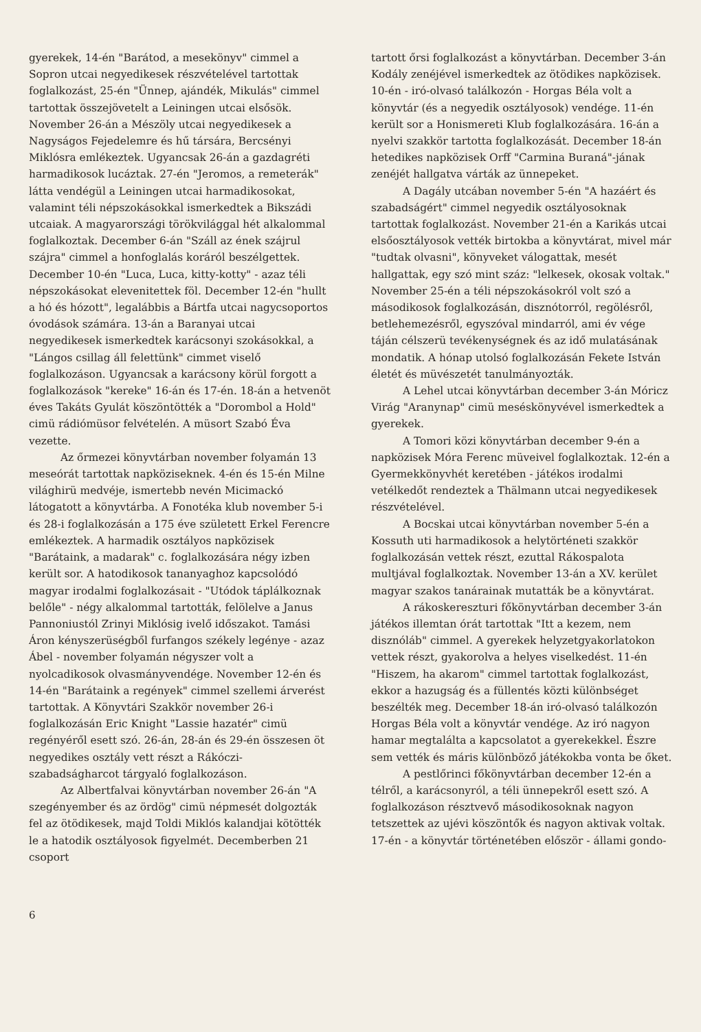gyerekek, 14-én "Barátod, a mesekönyv" cimmel a Sopron utcai negyedikesek részvételével tartottak foglalkozást, 25-én "Ünnep, ajándék, Mikulás" cimmel tartottak összejövetelt a Leiningen utcai elsősök. November 26-án a Mészöly utcai negyedikesek a Nagyságos Fejedelemre és hű társára, Bercsényi Miklósra emlékeztek. Ugyancsak 26-án a gazdagréti harmadikosok lucáztak. 27-én "Jeromos, a remeterák" látta vendégül a Leiningen utcai harmadikosokat, valamint téli népszokásokkal ismerkedtek a Bikszádi utcaiak. A magyarországi törökvilággal hét alkalommal foglalkoztak. December 6-án "Száll az ének szájrul szájra" cimmel a honfoglalás koráról beszélgettek. December 10-én "Luca, Luca, kitty-kotty" - azaz téli népszokásokat elevenitettek föl. December 12-én "hullt a hó és hózott", legalábbis a Bártfa utcai nagycsoportos óvodások számára. 13-án a Baranyai utcai negyedikesek ismerkedtek karácsonyi szokásokkal, a "Lángos csillag áll felettünk" cimmet viselő foglalkozáson. Ugyancsak a karácsony körül forgott a foglalkozások "kereke" 16-án és 17-én. 18-án a hetvenöt éves Takáts Gyulát köszöntötték a "Dorombol a Hold" cimü rádiómüsor felvételén. A müsort Szabó Éva vezette.
Az őrmezei könyvtárban november folyamán 13 meseórát tartottak napköziseknek. 4-én és 15-én Milne világhirü medvéje, ismertebb nevén Micimackó látogatott a könyvtárba. A Fonotéka klub november 5-i és 28-i foglalkozásán a 175 éve született Erkel Ferencre emlékeztek. A harmadik osztályos napközisek "Barátaink, a madarak" c. foglalkozására négy izben került sor. A hatodikosok tananyaghoz kapcsolódó magyar irodalmi foglalkozásait - "Utódok táplálkoznak belőle" - négy alkalommal tartották, felölelve a Janus Pannoniustól Zrinyi Miklósig ivelő időszakot. Tamási Áron kényszerüségből furfangos székely legénye - azaz Ábel - november folyamán négyszer volt a nyolcadikosok olvasmányvendége. November 12-én és 14-én "Barátaink a regények" cimmel szellemi árverést tartottak. A Könyvtári Szakkör november 26-i foglalkozásán Eric Knight "Lassie hazatér" cimü regényéről esett szó. 26-án, 28-án és 29-én összesen öt negyedikes osztály vett részt a Rákóczi-szabadságharcot tárgyaló foglalkozáson.
Az Albertfalvai könyvtárban november 26-án "A szegényember és az ördög" cimü népmesét dolgozták fel az ötödikesek, majd Toldi Miklós kalandjai kötötték le a hatodik osztályosok figyelmét. Decemberben 21 csoport
tartott őrsi foglalkozást a könyvtárban. December 3-án Kodály zenéjével ismerkedtek az ötödikes napközisek. 10-én - iró-olvasó találkozón - Horgas Béla volt a könyvtár (és a negyedik osztályosok) vendége. 11-én került sor a Honismereti Klub foglalkozására. 16-án a nyelvi szakkör tartotta foglalkozását. December 18-án hetedikes napközisek Orff "Carmina Buraná"-jának zenéjét hallgatva várták az ünnepeket.
A Dagály utcában november 5-én "A hazáért és szabadságért" cimmel negyedik osztályosoknak tartottak foglalkozást. November 21-én a Karikás utcai elsőosztályosok vették birtokba a könyvtárat, mivel már "tudtak olvasni", könyveket válogattak, mesét hallgattak, egy szó mint száz: "lelkesek, okosak voltak." November 25-én a téli népszokásokról volt szó a másodikosok foglalkozásán, disznótorról, regölésről, betlehemezésről, egyszóval mindarról, ami év vége táján célszerü tevékenységnek és az idő mulatásának mondatik. A hónap utolsó foglalkozásán Fekete István életét és müvészetét tanulmányozták.
A Lehel utcai könyvtárban december 3-án Móricz Virág "Aranynap" cimü meséskönyvével ismerkedtek a gyerekek.
A Tomori közi könyvtárban december 9-én a napközisek Móra Ferenc müveivel foglalkoztak. 12-én a Gyermekkönyvhét keretében - játékos irodalmi vetélkedőt rendeztek a Thälmann utcai negyedikesek részvételével.
A Bocskai utcai könyvtárban november 5-én a Kossuth uti harmadikosok a helytörténeti szakkör foglalkozásán vettek részt, ezuttal Rákospalota multjával foglalkoztak. November 13-án a XV. kerület magyar szakos tanárainak mutatták be a könyvtárat.
A rákoskereszturi főkönyvtárban december 3-án játékos illemtan órát tartottak "Itt a kezem, nem disznóláb" cimmel. A gyerekek helyzetgyakorlatokon vettek részt, gyakorolva a helyes viselkedést. 11-én "Hiszem, ha akarom" cimmel tartottak foglalkozást, ekkor a hazugság és a füllentés közti különbséget beszélték meg. December 18-án iró-olvasó találkozón Horgas Béla volt a könyvtár vendége. Az iró nagyon hamar megtalálta a kapcsolatot a gyerekekkel. Észre sem vették és máris különböző játékokba vonta be őket.
A pestlőrinci főkönyvtárban december 12-én a télről, a karácsonyról, a téli ünnepekről esett szó. A foglalkozáson résztvevő másodikosoknak nagyon tetszettek az ujévi köszöntők és nagyon aktivak voltak. 17-én - a könyvtár történetében először - állami gondo-
6